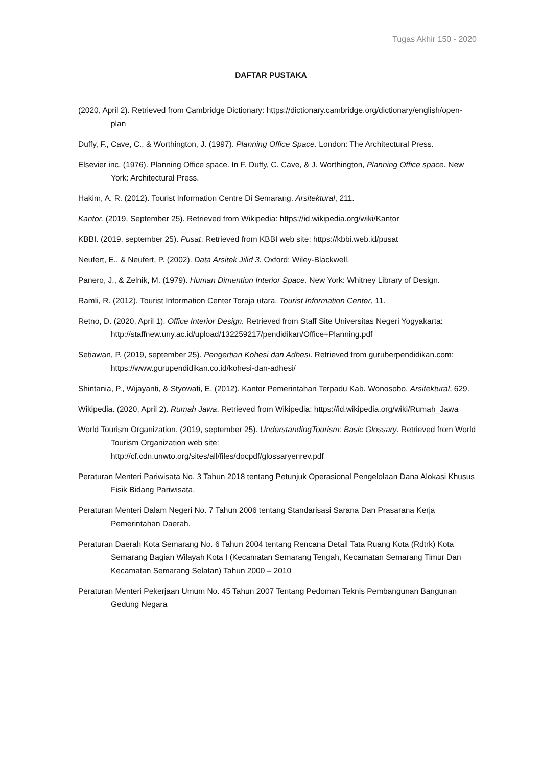Tugas Akhir 150 - 2020
DAFTAR PUSTAKA
(2020, April 2). Retrieved from Cambridge Dictionary: https://dictionary.cambridge.org/dictionary/english/open-plan
Duffy, F., Cave, C., & Worthington, J. (1997). Planning Office Space. London: The Architectural Press.
Elsevier inc. (1976). Planning Office space. In F. Duffy, C. Cave, & J. Worthington, Planning Office space. New York: Architectural Press.
Hakim, A. R. (2012). Tourist Information Centre Di Semarang. Arsitektural, 211.
Kantor. (2019, September 25). Retrieved from Wikipedia: https://id.wikipedia.org/wiki/Kantor
KBBI. (2019, september 25). Pusat. Retrieved from KBBI web site: https://kbbi.web.id/pusat
Neufert, E., & Neufert, P. (2002). Data Arsitek Jilid 3. Oxford: Wiley-Blackwell.
Panero, J., & Zelnik, M. (1979). Human Dimention Interior Space. New York: Whitney Library of Design.
Ramli, R. (2012). Tourist Information Center Toraja utara. Tourist Information Center, 11.
Retno, D. (2020, April 1). Office Interior Design. Retrieved from Staff Site Universitas Negeri Yogyakarta:
http://staffnew.uny.ac.id/upload/132259217/pendidikan/Office+Planning.pdf
Setiawan, P. (2019, september 25). Pengertian Kohesi dan Adhesi. Retrieved from guruberpendidikan.com: https://www.gurupendidikan.co.id/kohesi-dan-adhesi/
Shintania, P., Wijayanti, & Styowati, E. (2012). Kantor Pemerintahan Terpadu Kab. Wonosobo. Arsitektural, 629.
Wikipedia. (2020, April 2). Rumah Jawa. Retrieved from Wikipedia: https://id.wikipedia.org/wiki/Rumah_Jawa
World Tourism Organization. (2019, september 25). UnderstandingTourism: Basic Glossary. Retrieved from World Tourism Organization web site:
http://cf.cdn.unwto.org/sites/all/files/docpdf/glossaryenrev.pdf
Peraturan Menteri Pariwisata No. 3 Tahun 2018 tentang Petunjuk Operasional Pengelolaan Dana Alokasi Khusus Fisik Bidang Pariwisata.
Peraturan Menteri Dalam Negeri No. 7 Tahun 2006 tentang Standarisasi Sarana Dan Prasarana Kerja Pemerintahan Daerah.
Peraturan Daerah Kota Semarang No. 6 Tahun 2004 tentang Rencana Detail Tata Ruang Kota (Rdtrk) Kota Semarang Bagian Wilayah Kota I (Kecamatan Semarang Tengah, Kecamatan Semarang Timur Dan Kecamatan Semarang Selatan) Tahun 2000 – 2010
Peraturan Menteri Pekerjaan Umum No. 45 Tahun 2007 Tentang Pedoman Teknis Pembangunan Bangunan Gedung Negara